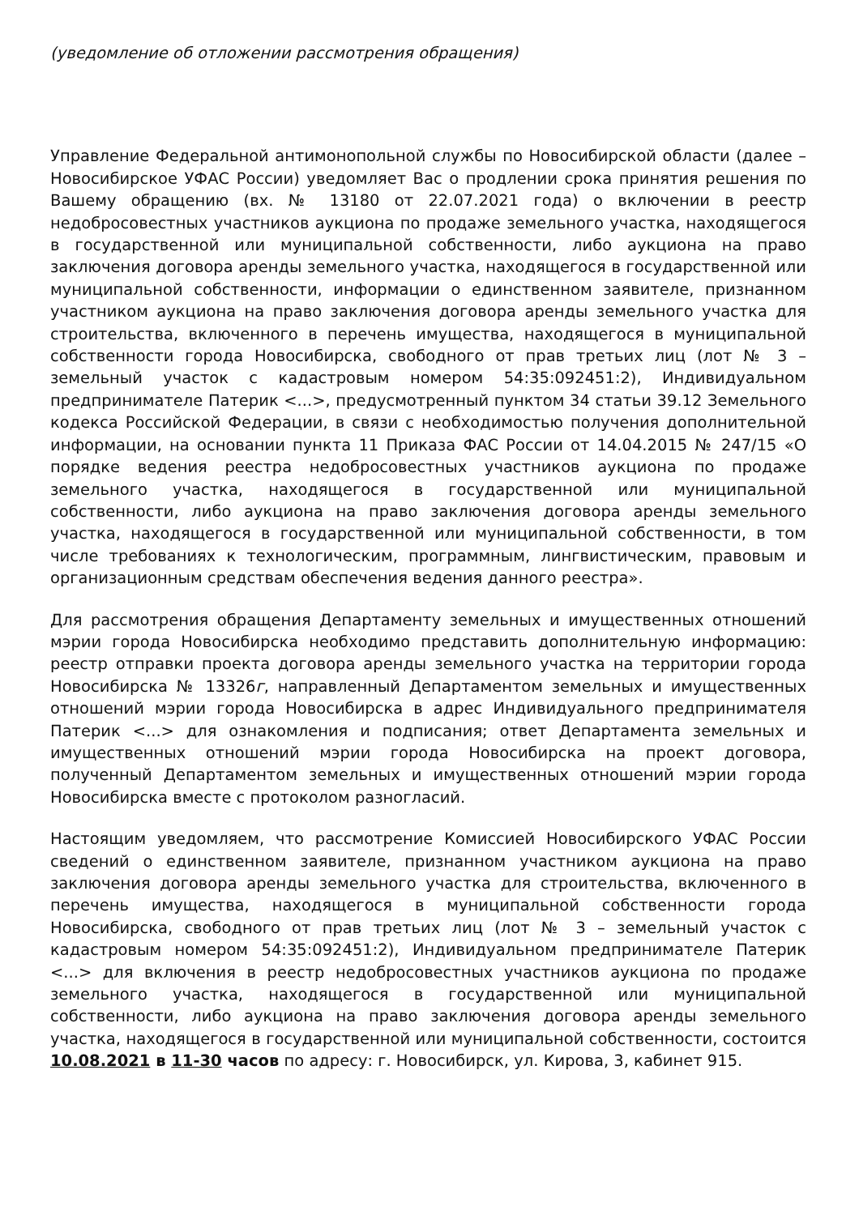(уведомление об отложении рассмотрения обращения)
Управление Федеральной антимонопольной службы по Новосибирской области (далее – Новосибирское УФАС России) уведомляет Вас о продлении срока принятия решения по Вашему обращению (вх. № 13180 от 22.07.2021 года) о включении в реестр недобросовестных участников аукциона по продаже земельного участка, находящегося в государственной или муниципальной собственности, либо аукциона на право заключения договора аренды земельного участка, находящегося в государственной или муниципальной собственности, информации о единственном заявителе, признанном участником аукциона на право заключения договора аренды земельного участка для строительства, включенного в перечень имущества, находящегося в муниципальной собственности города Новосибирска, свободного от прав третьих лиц (лот № 3 – земельный участок с кадастровым номером 54:35:092451:2), Индивидуальном предпринимателе Патерик <...>, предусмотренный пунктом 34 статьи 39.12 Земельного кодекса Российской Федерации, в связи с необходимостью получения дополнительной информации, на основании пункта 11 Приказа ФАС России от 14.04.2015 № 247/15 «О порядке ведения реестра недобросовестных участников аукциона по продаже земельного участка, находящегося в государственной или муниципальной собственности, либо аукциона на право заключения договора аренды земельного участка, находящегося в государственной или муниципальной собственности, в том числе требованиях к технологическим, программным, лингвистическим, правовым и организационным средствам обеспечения ведения данного реестра».
Для рассмотрения обращения Департаменту земельных и имущественных отношений мэрии города Новосибирска необходимо представить дополнительную информацию: реестр отправки проекта договора аренды земельного участка на территории города Новосибирска № 13326г, направленный Департаментом земельных и имущественных отношений мэрии города Новосибирска в адрес Индивидуального предпринимателя Патерик <...> для ознакомления и подписания; ответ Департамента земельных и имущественных отношений мэрии города Новосибирска на проект договора, полученный Департаментом земельных и имущественных отношений мэрии города Новосибирска вместе с протоколом разногласий.
Настоящим уведомляем, что рассмотрение Комиссией Новосибирского УФАС России сведений о единственном заявителе, признанном участником аукциона на право заключения договора аренды земельного участка для строительства, включенного в перечень имущества, находящегося в муниципальной собственности города Новосибирска, свободного от прав третьих лиц (лот № 3 – земельный участок с кадастровым номером 54:35:092451:2), Индивидуальном предпринимателе Патерик <...> для включения в реестр недобросовестных участников аукциона по продаже земельного участка, находящегося в государственной или муниципальной собственности, либо аукциона на право заключения договора аренды земельного участка, находящегося в государственной или муниципальной собственности, состоится 10.08.2021 в 11-30 часов по адресу: г. Новосибирск, ул. Кирова, 3, кабинет 915.